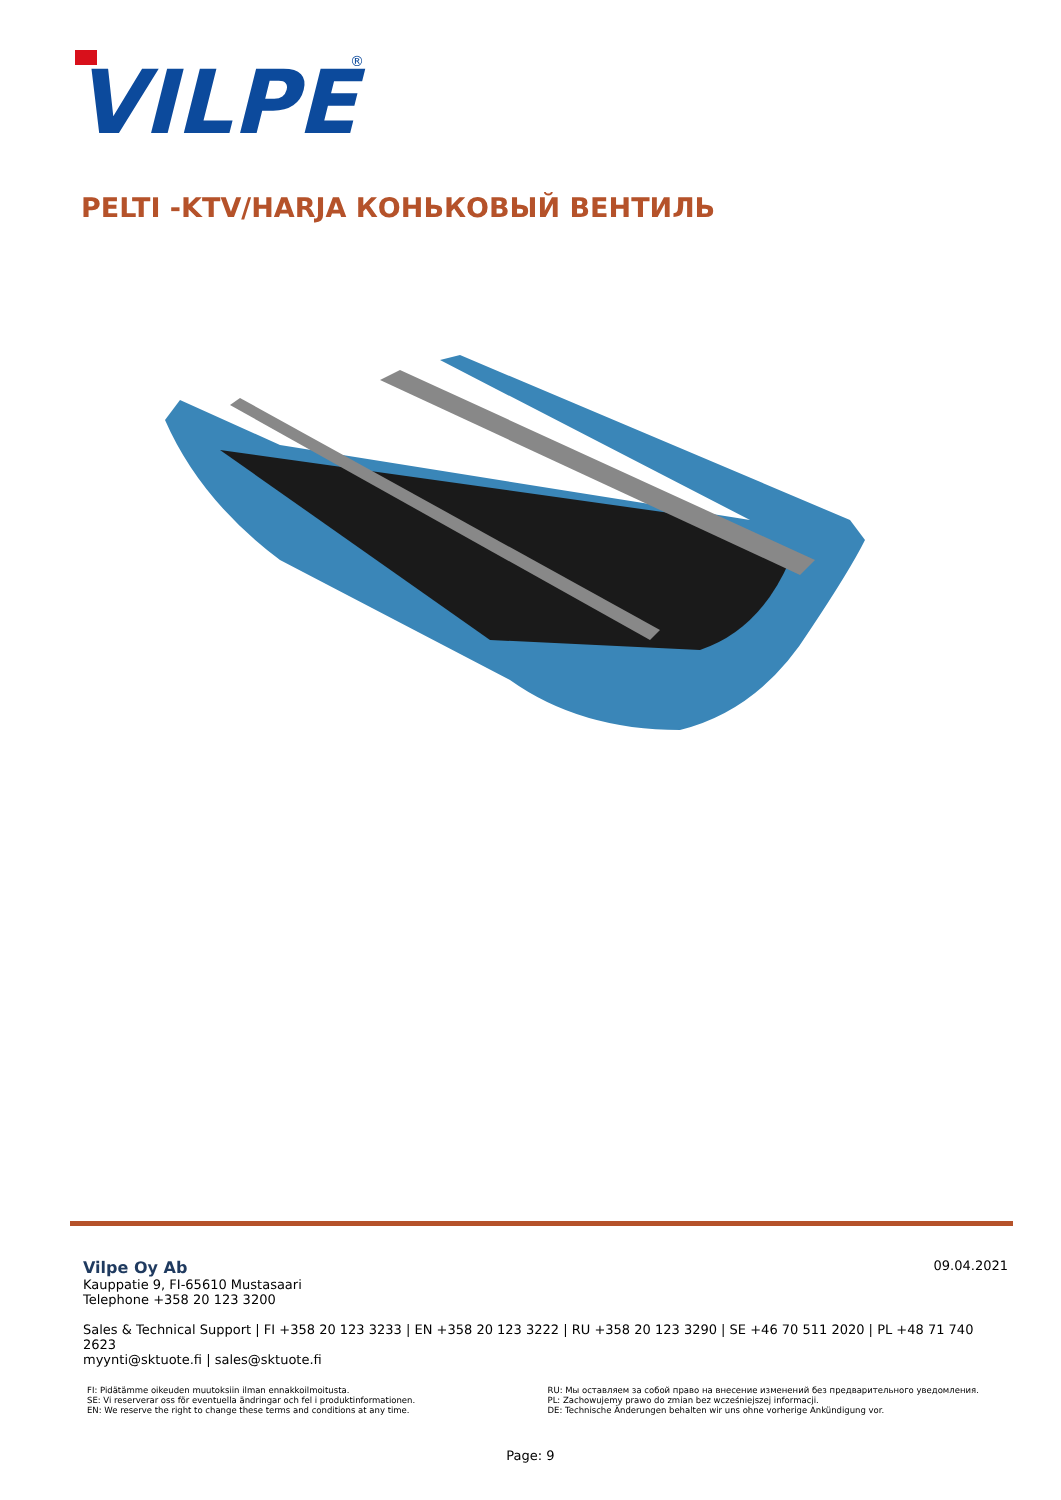VILPE
®
PELTI -KTV/HARJA КОНЬКОВЫЙ ВЕНТИЛЬ
09.04.2021
Vilpe Oy Ab
Kauppatie 9, FI-65610 Mustasaari
Telephone +358 20 123 3200
Sales & Technical Support | FI +358 20 123 3233 | EN +358 20 123 3222 | RU +358 20 123 3290 | SE +46 70 511 2020 | PL +48 71 740 2623
myynti@sktuote.fi | sales@sktuote.fi
FI: Pidätämme oikeuden muutoksiin ilman ennakkoilmoitusta.
SE: Vi reserverar oss för eventuella ändringar och fel i produktinformationen.
EN: We reserve the right to change these terms and conditions at any time.
RU: Мы оставляем за собой право на внесение изменений без предварительного уведомления.
PL: Zachowujemy prawo do zmian bez wcześniejszej informacji.
DE: Technische Änderungen behalten wir uns ohne vorherige Ankündigung vor.
Page: 9